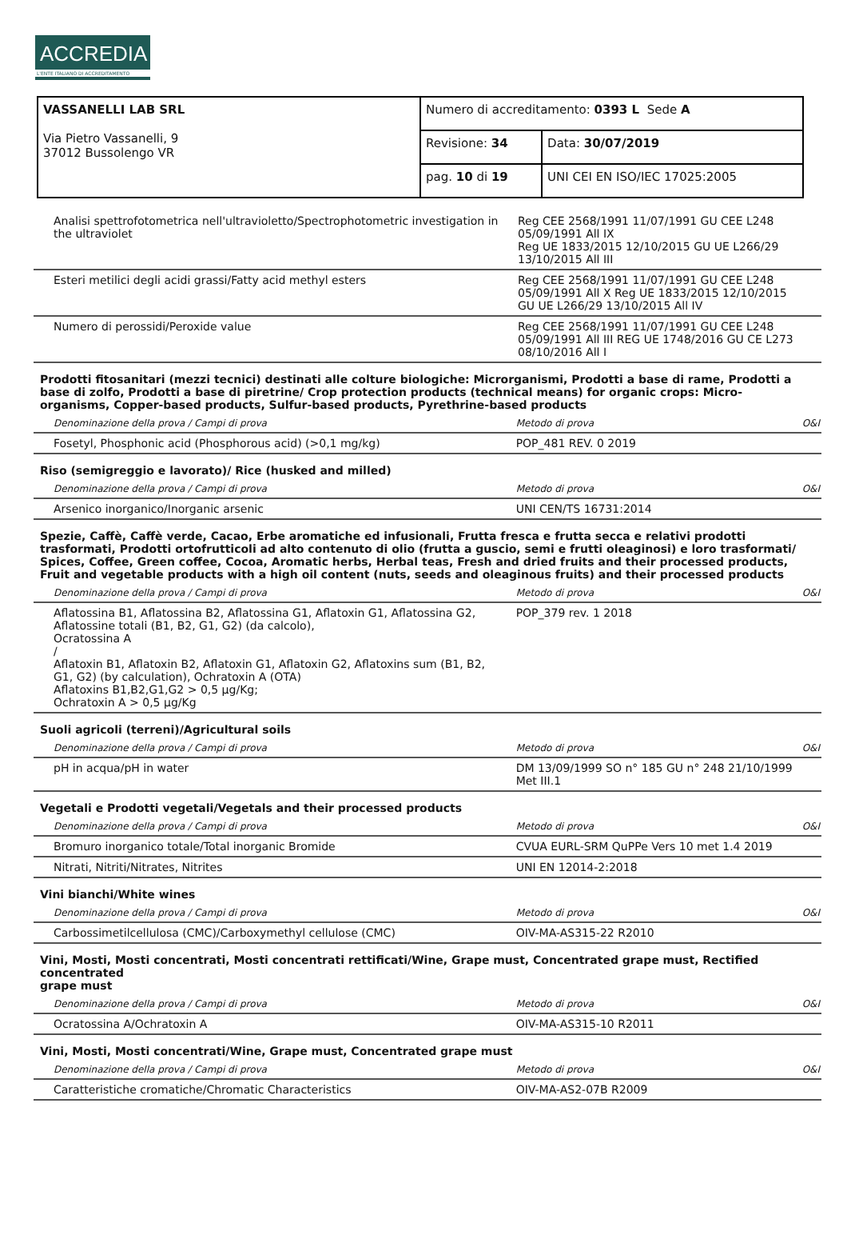ACCREDIA
L'ENTE ITALIANO DI ACCREDITAMENTO
| VASSANELLI LAB SRL Via Pietro Vassanelli, 9 37012 Bussolengo VR | Numero di accreditamento: 0393 L Sede A | |
| | Revisione: 34 | Data: 30/07/2019 |
| | pag. 10 di 19 | UNI CEI EN ISO/IEC 17025:2005 |
| Analisi spettrofotometrica nell'ultravioletto/Spectrophotometric investigation in the ultraviolet | Reg CEE 2568/1991 11/07/1991 GU CEE L248 05/09/1991 All IX Reg UE 1833/2015 12/10/2015 GU UE L266/29 13/10/2015 All III | |
| Esteri metilici degli acidi grassi/Fatty acid methyl esters | Reg CEE 2568/1991 11/07/1991 GU CEE L248 05/09/1991 All X Reg UE 1833/2015 12/10/2015 GU UE L266/29 13/10/2015 All IV | |
| Numero di perossidi/Peroxide value | Reg CEE 2568/1991 11/07/1991 GU CEE L248 05/09/1991 All III REG UE 1748/2016 GU CE L273 08/10/2016 All I | |
Prodotti fitosanitari (mezzi tecnici) destinati alle colture biologiche: Microrganismi, Prodotti a base di rame, Prodotti a base di zolfo, Prodotti a base di piretrine/ Crop protection products (technical means) for organic crops: Micro-organisms, Copper-based products, Sulfur-based products, Pyrethrine-based products
| Denominazione della prova / Campi di prova | Metodo di prova | O&I |
| Fosetyl, Phosphonic acid (Phosphorous acid) (>0,1 mg/kg) | POP_481 REV. 0 2019 | |
Riso (semigreggio e lavorato)/ Rice (husked and milled)
| Denominazione della prova / Campi di prova | Metodo di prova | O&I |
| Arsenico inorganico/Inorganic arsenic | UNI CEN/TS 16731:2014 | |
Spezie, Caffè, Caffè verde, Cacao, Erbe aromatiche ed infusionali, Frutta fresca e frutta secca e relativi prodotti trasformati, Prodotti ortofrutticoli ad alto contenuto di olio (frutta a guscio, semi e frutti oleaginosi) e loro trasformati/ Spices, Coffee, Green coffee, Cocoa, Aromatic herbs, Herbal teas, Fresh and dried fruits and their processed products, Fruit and vegetable products with a high oil content (nuts, seeds and oleaginous fruits) and their processed products
| Denominazione della prova / Campi di prova | Metodo di prova | O&I |
| Aflatossina B1, Aflatossina B2, Aflatossina G1, Aflatoxin G1, Aflatossina G2, Aflatossine totali (B1, B2, G1, G2) (da calcolo), Ocratossina A / Aflatoxin B1, Aflatoxin B2, Aflatoxin G1, Aflatoxin G2, Aflatoxins sum (B1, B2, G1, G2) (by calculation), Ochratoxin A (OTA) Aflatoxins B1,B2,G1,G2 > 0,5 µg/Kg; Ochratoxin A > 0,5 µg/Kg | POP_379 rev. 1 2018 | |
Suoli agricoli (terreni)/Agricultural soils
| Denominazione della prova / Campi di prova | Metodo di prova | O&I |
| pH in acqua/pH in water | DM 13/09/1999 SO n° 185 GU n° 248 21/10/1999 Met III.1 | |
Vegetali e Prodotti vegetali/Vegetals and their processed products
| Denominazione della prova / Campi di prova | Metodo di prova | O&I |
| Bromuro inorganico totale/Total inorganic Bromide | CVUA EURL-SRM QuPPe Vers 10 met 1.4 2019 | |
| Nitrati, Nitriti/Nitrates, Nitrites | UNI EN 12014-2:2018 | |
Vini bianchi/White wines
| Denominazione della prova / Campi di prova | Metodo di prova | O&I |
| Carbossimetilcellulosa (CMC)/Carboxymethyl cellulose (CMC) | OIV-MA-AS315-22 R2010 | |
Vini, Mosti, Mosti concentrati, Mosti concentrati rettificati/Wine, Grape must, Concentrated grape must, Rectified concentrated
grape must
| Denominazione della prova / Campi di prova | Metodo di prova | O&I |
| Ocratossina A/Ochratoxin A | OIV-MA-AS315-10 R2011 | |
Vini, Mosti, Mosti concentrati/Wine, Grape must, Concentrated grape must
| Denominazione della prova / Campi di prova | Metodo di prova | O&I |
| Caratteristiche cromatiche/Chromatic Characteristics | OIV-MA-AS2-07B R2009 | |